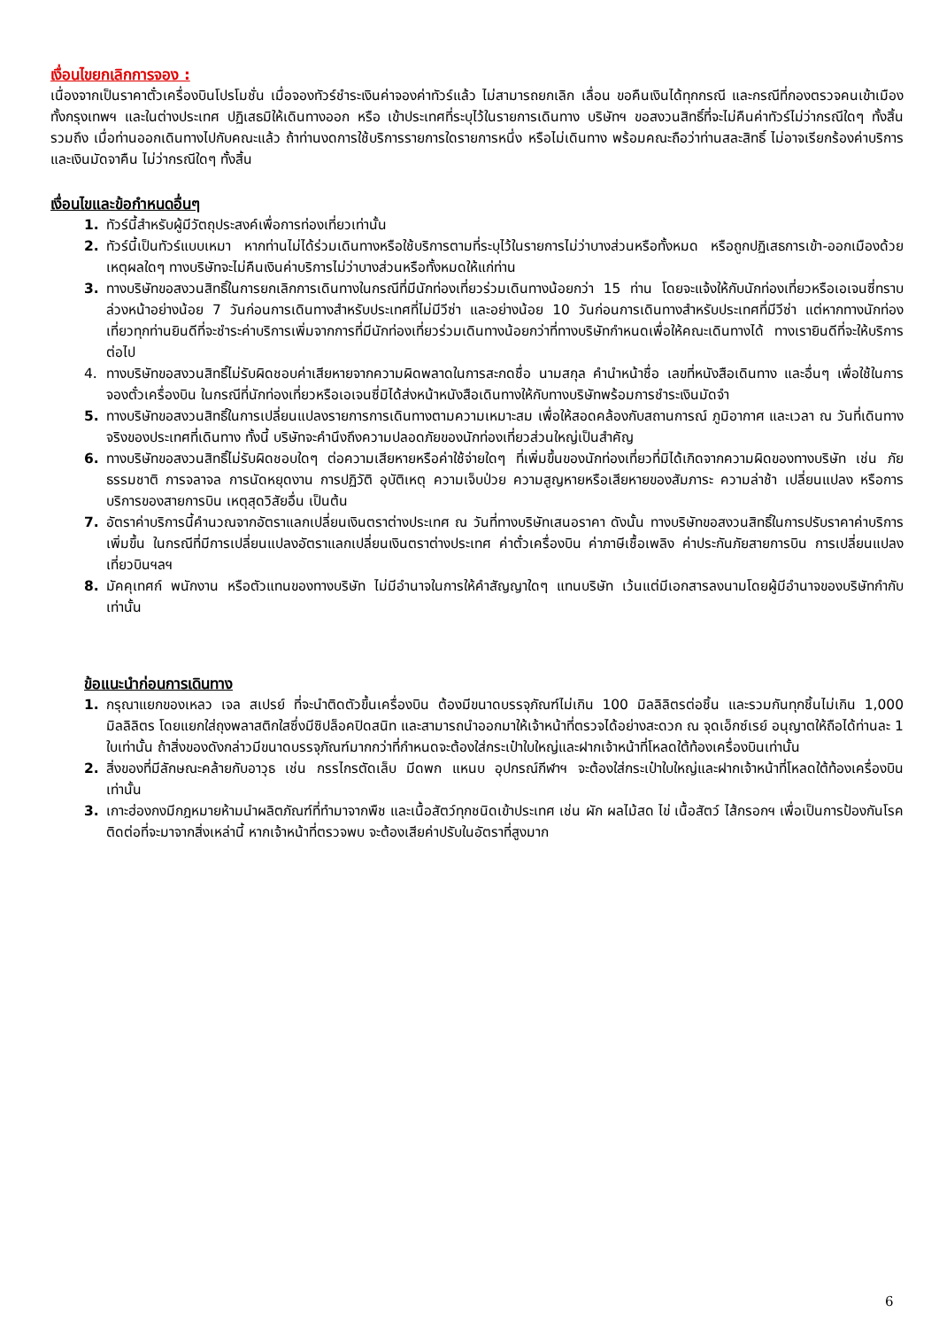เงื่อนไขยกเลิกการจอง :
เนื่องจากเป็นราคาตั๋วเครื่องบินโปรโมชั่น เมื่อจองทัวร์ชำระเงินค่าจองค่าทัวร์แล้ว ไม่สามารถยกเลิก เลื่อน ขอคืนเงินได้ทุกกรณี และกรณีที่กองตรวจคนเข้าเมืองทั้งกรุงเทพฯ และในต่างประเทศ ปฏิเสธมิให้เดินทางออก หรือ เข้าประเทศที่ระบุไว้ในรายการเดินทาง บริษัทฯ ขอสงวนสิทธิ์ที่จะไม่คืนค่าทัวร์ไม่ว่ากรณีใดๆ ทั้งสิ้น รวมถึง เมื่อท่านออกเดินทางไปกับคณะแล้ว ถ้าท่านงดการใช้บริการรายการใดรายการหนึ่ง หรือไม่เดินทาง พร้อมคณะถือว่าท่านสละสิทธิ์ ไม่อาจเรียกร้องค่าบริการและเงินมัดจาคืน ไม่ว่ากรณีใดๆ ทั้งสิ้น
เงื่อนไขและข้อกำหนดอื่นๆ
1. ทัวร์นี้สำหรับผู้มีวัตถุประสงค์เพื่อการท่องเที่ยวเท่านั้น
2. ทัวร์นี้เป็นทัวร์แบบเหมา หากท่านไม่ได้ร่วมเดินทางหรือใช้บริการตามที่ระบุไว้ในรายการไม่ว่าบางส่วนหรือทั้งหมด หรือถูกปฏิเสธการเข้า-ออกเมืองด้วยเหตุผลใดๆ ทางบริษัทจะไม่คืนเงินค่าบริการไม่ว่าบางส่วนหรือทั้งหมดให้แก่ท่าน
3. ทางบริษัทขอสงวนสิทธิ์ในการยกเลิกการเดินทางในกรณีที่มีนักท่องเที่ยวร่วมเดินทางน้อยกว่า 15 ท่าน โดยจะแจ้งให้กับนักท่องเที่ยวหรือเอเจนซี่ทราบล่วงหน้าอย่างน้อย 7 วันก่อนการเดินทางสำหรับประเทศที่ไม่มีวีซ่า และอย่างน้อย 10 วันก่อนการเดินทางสำหรับประเทศที่มีวีซ่า แต่หากทางนักท่องเที่ยวทุกท่านยินดีที่จะชำระค่าบริการเพิ่มจากการที่มีนักท่องเที่ยวร่วมเดินทางน้อยกว่าที่ทางบริษัทกำหนดเพื่อให้คณะเดินทางได้ ทางเรายินดีที่จะให้บริการต่อไป
4. ทางบริษัทขอสงวนสิทธิ์ไม่รับผิดชอบค่าเสียหายจากความผิดพลาดในการสะกดชื่อ นามสกุล คำนำหน้าชื่อ เลขที่หนังสือเดินทาง และอื่นๆ เพื่อใช้ในการจองตั๋วเครื่องบิน ในกรณีที่นักท่องเที่ยวหรือเอเจนซี่มิได้ส่งหน้าหนังสือเดินทางให้กับทางบริษัทพร้อมการชำระเงินมัดจำ
5. ทางบริษัทขอสงวนสิทธิ์ในการเปลี่ยนแปลงรายการการเดินทางตามความเหมาะสม เพื่อให้สอดคล้องกับสถานการณ์ ภูมิอากาศ และเวลา ณ วันที่เดินทางจริงของประเทศที่เดินทาง ทั้งนี้ บริษัทจะคำนึงถึงความปลอดภัยของนักท่องเที่ยวส่วนใหญ่เป็นสำคัญ
6. ทางบริษัทขอสงวนสิทธิ์ไม่รับผิดชอบใดๆ ต่อความเสียหายหรือค่าใช้จ่ายใดๆ ที่เพิ่มขึ้นของนักท่องเที่ยวที่มิได้เกิดจากความผิดของทางบริษัท เช่น ภัยธรรมชาติ การจลาจล การนัดหยุดงาน การปฏิวัติ อุบัติเหตุ ความเจ็บป่วย ความสูญหายหรือเสียหายของสัมภาระ ความล่าช้า เปลี่ยนแปลง หรือการบริการของสายการบิน เหตุสุดวิสัยอื่น เป็นต้น
7. อัตราค่าบริการนี้คำนวณจากอัตราแลกเปลี่ยนเงินตราต่างประเทศ ณ วันที่ทางบริษัทเสนอราคา ดังนั้น ทางบริษัทขอสงวนสิทธิ์ในการปรับราคาค่าบริการเพิ่มขึ้น ในกรณีที่มีการเปลี่ยนแปลงอัตราแลกเปลี่ยนเงินตราต่างประเทศ ค่าตั๋วเครื่องบิน ค่าภาษีเชื้อเพลิง ค่าประกันภัยสายการบิน การเปลี่ยนแปลงเที่ยวบินฯลฯ
8. มัคคุเทศก์ พนักงาน หรือตัวแทนของทางบริษัท ไม่มีอำนาจในการให้คำสัญญาใดๆ แทนบริษัท เว้นแต่มีเอกสารลงนามโดยผู้มีอำนาจของบริษัทกำกับเท่านั้น
ข้อแนะนำก่อนการเดินทาง
1. กรุณาแยกของเหลว เจล สเปรย์ ที่จะนำติดตัวขึ้นเครื่องบิน ต้องมีขนาดบรรจุภัณฑ์ไม่เกิน 100 มิลลิลิตรต่อชิ้น และรวมกันทุกชิ้นไม่เกิน 1,000 มิลลิลิตร โดยแยกใส่ถุงพลาสติกใสซึ่งมีซิปล็อคปิดสนิท และสามารถนำออกมาให้เจ้าหน้าที่ตรวจได้อย่างสะดวก ณ จุดเอ็กซ์เรย์ อนุญาตให้ถือได้ท่านละ 1 ใบเท่านั้น ถ้าสิ่งของดังกล่าวมีขนาดบรรจุภัณฑ์มากกว่าที่กำหนดจะต้องใส่กระเป๋าใบใหญ่และฝากเจ้าหน้าที่โหลดใต้ท้องเครื่องบินเท่านั้น
2. สิ่งของที่มีลักษณะคล้ายกับอาวุธ เช่น กรรไกรตัดเล็บ มีดพก แหนบ อุปกรณ์กีฬาฯ จะต้องใส่กระเป๋าใบใหญ่และฝากเจ้าหน้าที่โหลดใต้ท้องเครื่องบินเท่านั้น
3. เกาะฮ่องกงมีกฎหมายห้ามนำผลิตภัณฑ์ที่ทำมาจากพืช และเนื้อสัตว์ทุกชนิดเข้าประเทศ เช่น ผัก ผลไม้สด ไข่ เนื้อสัตว์ ไส้กรอกฯ เพื่อเป็นการป้องกันโรคติดต่อที่จะมาจากสิ่งเหล่านี้ หากเจ้าหน้าที่ตรวจพบ จะต้องเสียค่าปรับในอัตราที่สูงมาก
6